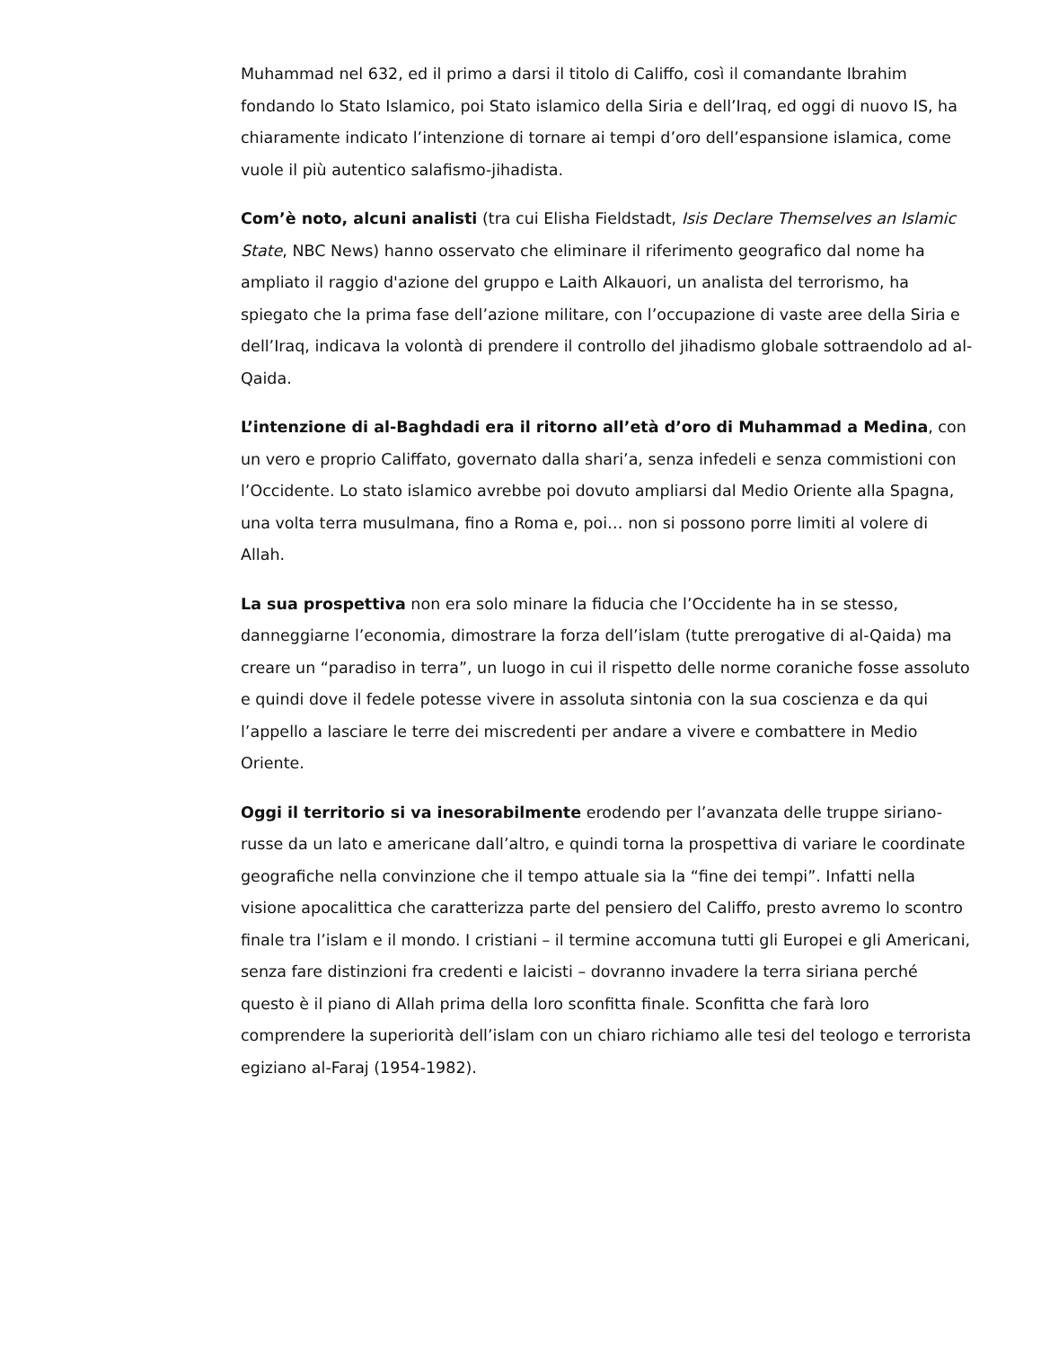Muhammad nel 632, ed il primo a darsi il titolo di Califfo, così il comandante Ibrahim fondando lo Stato Islamico, poi Stato islamico della Siria e dell’Iraq, ed oggi di nuovo IS, ha chiaramente indicato l’intenzione di tornare ai tempi d’oro dell’espansione islamica, come vuole il più autentico salafismo-jihadista.
Com’è noto, alcuni analisti (tra cui Elisha Fieldstadt, Isis Declare Themselves an Islamic State, NBC News) hanno osservato che eliminare il riferimento geografico dal nome ha ampliato il raggio d'azione del gruppo e Laith Alkauori, un analista del terrorismo, ha spiegato che la prima fase dell’azione militare, con l’occupazione di vaste aree della Siria e dell’Iraq, indicava la volontà di prendere il controllo del jihadismo globale sottraendolo ad al-Qaida.
L’intenzione di al-Baghdadi era il ritorno all’età d’oro di Muhammad a Medina, con un vero e proprio Califfato, governato dalla shari’a, senza infedeli e senza commistioni con l’Occidente. Lo stato islamico avrebbe poi dovuto ampliarsi dal Medio Oriente alla Spagna, una volta terra musulmana, fino a Roma e, poi… non si possono porre limiti al volere di Allah.
La sua prospettiva non era solo minare la fiducia che l’Occidente ha in se stesso, danneggiarne l’economia, dimostrare la forza dell’islam (tutte prerogative di al-Qaida) ma creare un “paradiso in terra”, un luogo in cui il rispetto delle norme coraniche fosse assoluto e quindi dove il fedele potesse vivere in assoluta sintonia con la sua coscienza e da qui l’appello a lasciare le terre dei miscredenti per andare a vivere e combattere in Medio Oriente.
Oggi il territorio si va inesorabilmente erodendo per l’avanzata delle truppe siriano-russe da un lato e americane dall’altro, e quindi torna la prospettiva di variare le coordinate geografiche nella convinzione che il tempo attuale sia la “fine dei tempi”. Infatti nella visione apocalittica che caratterizza parte del pensiero del Califfo, presto avremo lo scontro finale tra l’islam e il mondo. I cristiani – il termine accomuna tutti gli Europei e gli Americani, senza fare distinzioni fra credenti e laicisti – dovranno invadere la terra siriana perché questo è il piano di Allah prima della loro sconfitta finale. Sconfitta che farà loro comprendere la superiorità dell’islam con un chiaro richiamo alle tesi del teologo e terrorista egiziano al-Faraj (1954-1982).